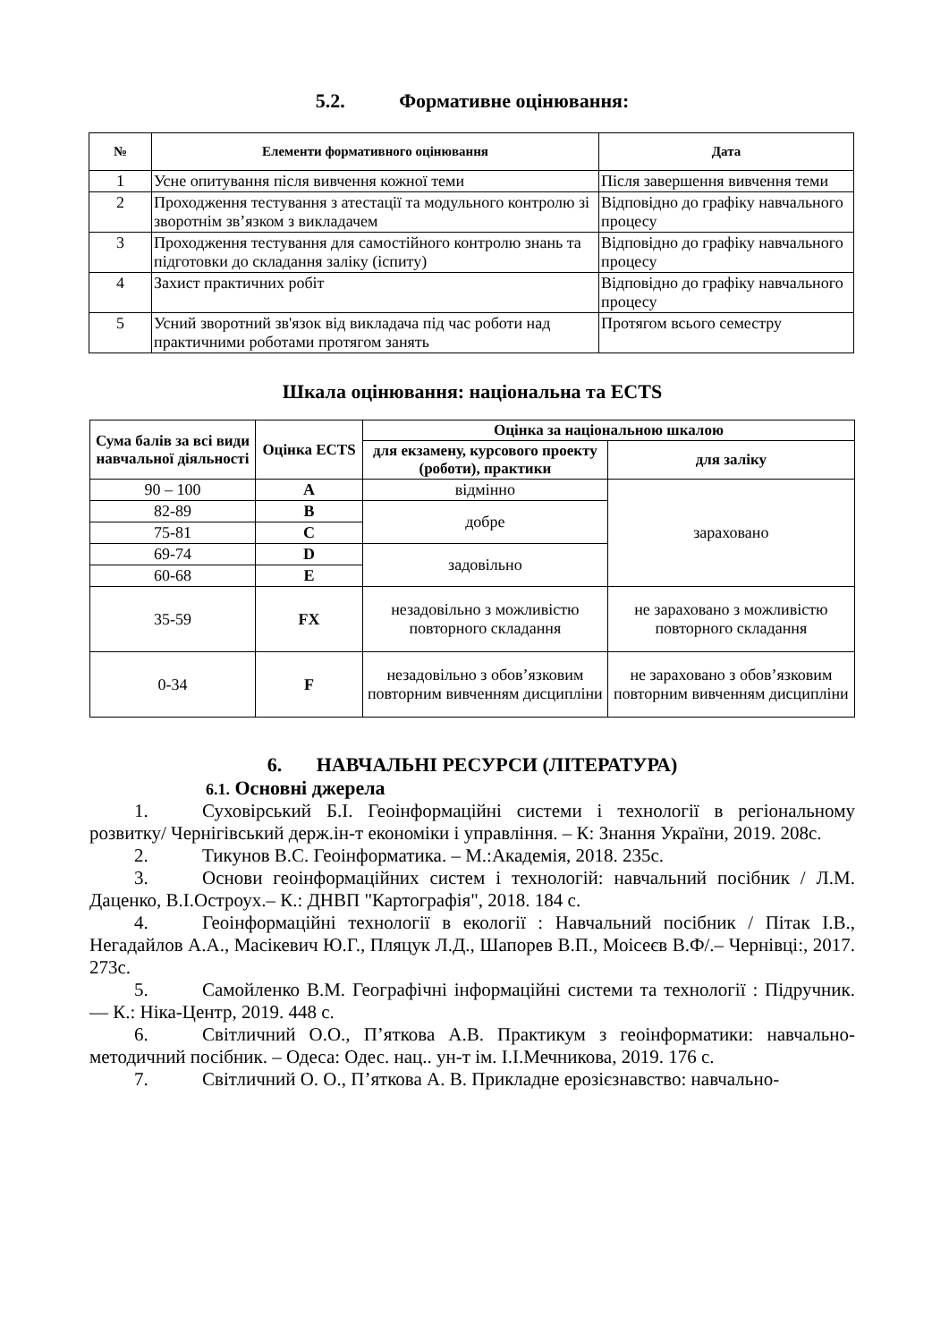5.2. Формативне оцінювання:
| № | Елементи формативного оцінювання | Дата |
| --- | --- | --- |
| 1 | Усне опитування після вивчення кожної теми | Після завершення вивчення теми |
| 2 | Проходження тестування з атестації та модульного контролю зі зворотнім зв’язком з викладачем | Відповідно до графіку навчального процесу |
| 3 | Проходження тестування для самостійного контролю знань та підготовки до складання заліку (іспиту) | Відповідно до графіку навчального процесу |
| 4 | Захист практичних робіт | Відповідно до графіку навчального процесу |
| 5 | Усний зворотний зв'язок від викладача під час роботи над практичними роботами протягом занять | Протягом всього семестру |
Шкала оцінювання: національна та ECTS
| Сума балів за всі види навчальної діяльності | Оцінка ECTS | Оцінка за національною шкалою | |
| --- | --- | --- | --- |
| | | для екзамену, курсового проекту (роботи), практики | для заліку |
| 90 – 100 | A | відмінно | зараховано |
| 82-89 | B | добре | |
| 75-81 | C | | |
| 69-74 | D | задовільно | |
| 60-68 | E | | |
| 35-59 | FX | незадовільно з можливістю повторного складання | не зараховано з можливістю повторного складання |
| 0-34 | F | незадовільно з обов’язковим повторним вивченням дисципліни | не зараховано з обов’язковим повторним вивченням дисципліни |
6. НАВЧАЛЬНІ РЕСУРСИ (ЛІТЕРАТУРА)
6.1. Основні джерела
1. Суховірський Б.І. Геоінформаційні системи і технології в регіональному розвитку/ Чернігівський держ.ін-т економіки і управління. – К: Знання України, 2019. 208с.
2. Тикунов В.С. Геоінформатика. – М.:Академія, 2018. 235с.
3. Основи геоінформаційних систем і технологій: навчальний посібник / Л.М. Даценко, В.І.Остроух.– К.: ДНВП "Картографія", 2018. 184 с.
4. Геоінформаційні технології в екології : Навчальний посібник / Пітак І.В., Негадайлов А.А., Масікевич Ю.Г., Пляцук Л.Д., Шапорев В.П., Моісеєв В.Ф/.– Чернівці:, 2017. 273с.
5. Самойленко В.М. Географічні інформаційні системи та технології : Підручник. — К.: Ніка-Центр, 2019. 448 с.
6. Світличний О.О., П’яткова А.В. Практикум з геоінформатики: навчально-методичний посібник. – Одеса: Одес. нац.. ун-т ім. І.І.Мечникова, 2019. 176 с.
7. Світличний О. О., П’яткова А. В. Прикладне ерозієзнавство: навчально-